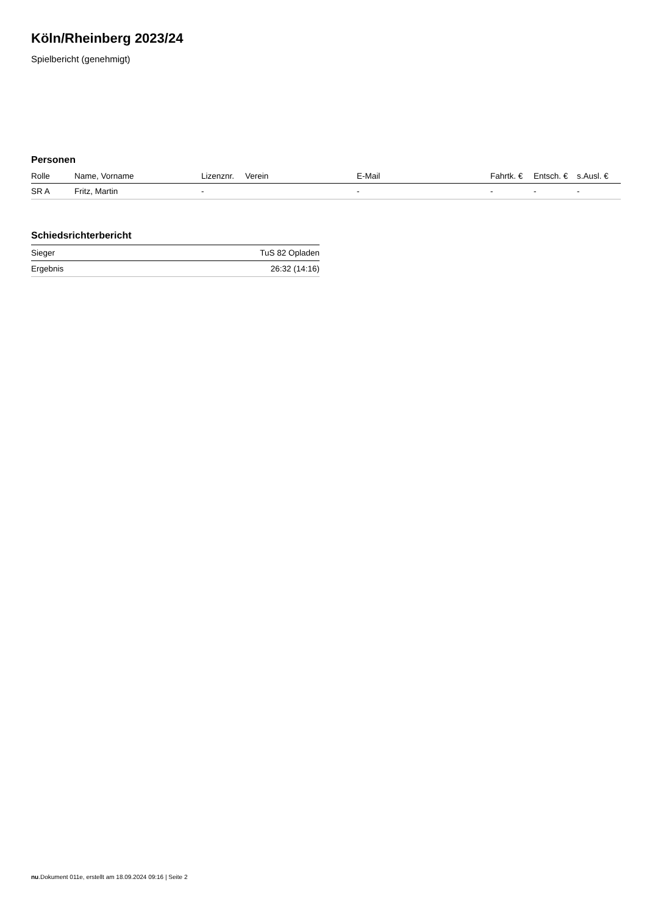Köln/Rheinberg 2023/24
Spielbericht (genehmigt)
Personen
| Rolle | Name, Vorname | Lizenznr. | Verein | E-Mail | Fahrtk. € | Entsch. € | s.Ausl. € |
| --- | --- | --- | --- | --- | --- | --- | --- |
| SR A | Fritz, Martin | - | | - | - | - | - |
Schiedsrichterbericht
| Sieger | TuS 82 Opladen |
| Ergebnis | 26:32 (14:16) |
nu.Dokument 011e, erstellt am 18.09.2024 09:16 | Seite 2